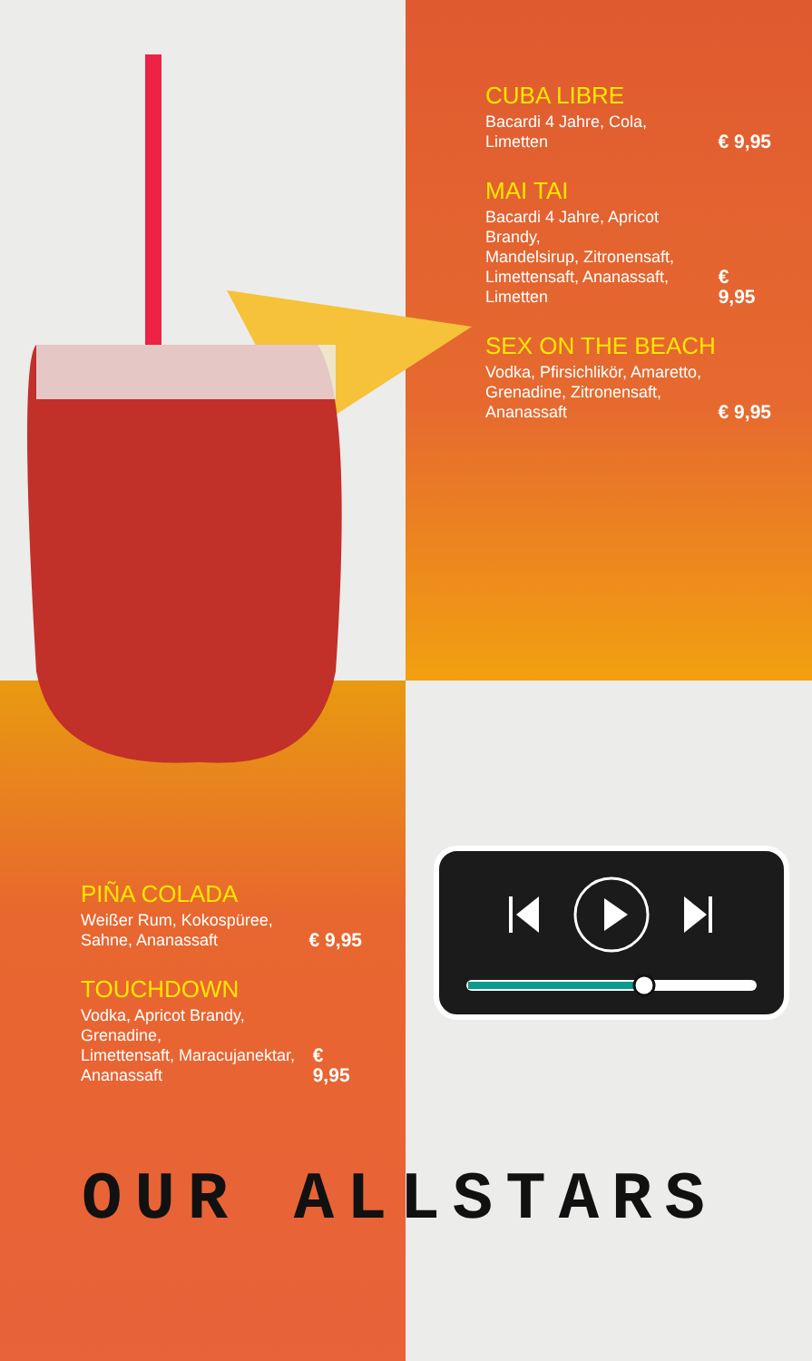CUBA LIBRE
Bacardi 4 Jahre, Cola,
Limetten € 9,95
MAI TAI
Bacardi 4 Jahre, Apricot Brandy,
Mandelsirup, Zitronensaft,
Limettensaft, Ananassaft,
Limetten € 9,95
SEX ON THE BEACH
Vodka, Pfirsichlikör, Amaretto,
Grenadine, Zitronensaft,
Ananassaft € 9,95
PIÑA COLADA
Weißer Rum, Kokospüree,
Sahne, Ananassaft € 9,95
TOUCHDOWN
Vodka, Apricot Brandy, Grenadine,
Limettensaft, Maracujanektar,
Ananassaft € 9,95
OUR ALLSTARS